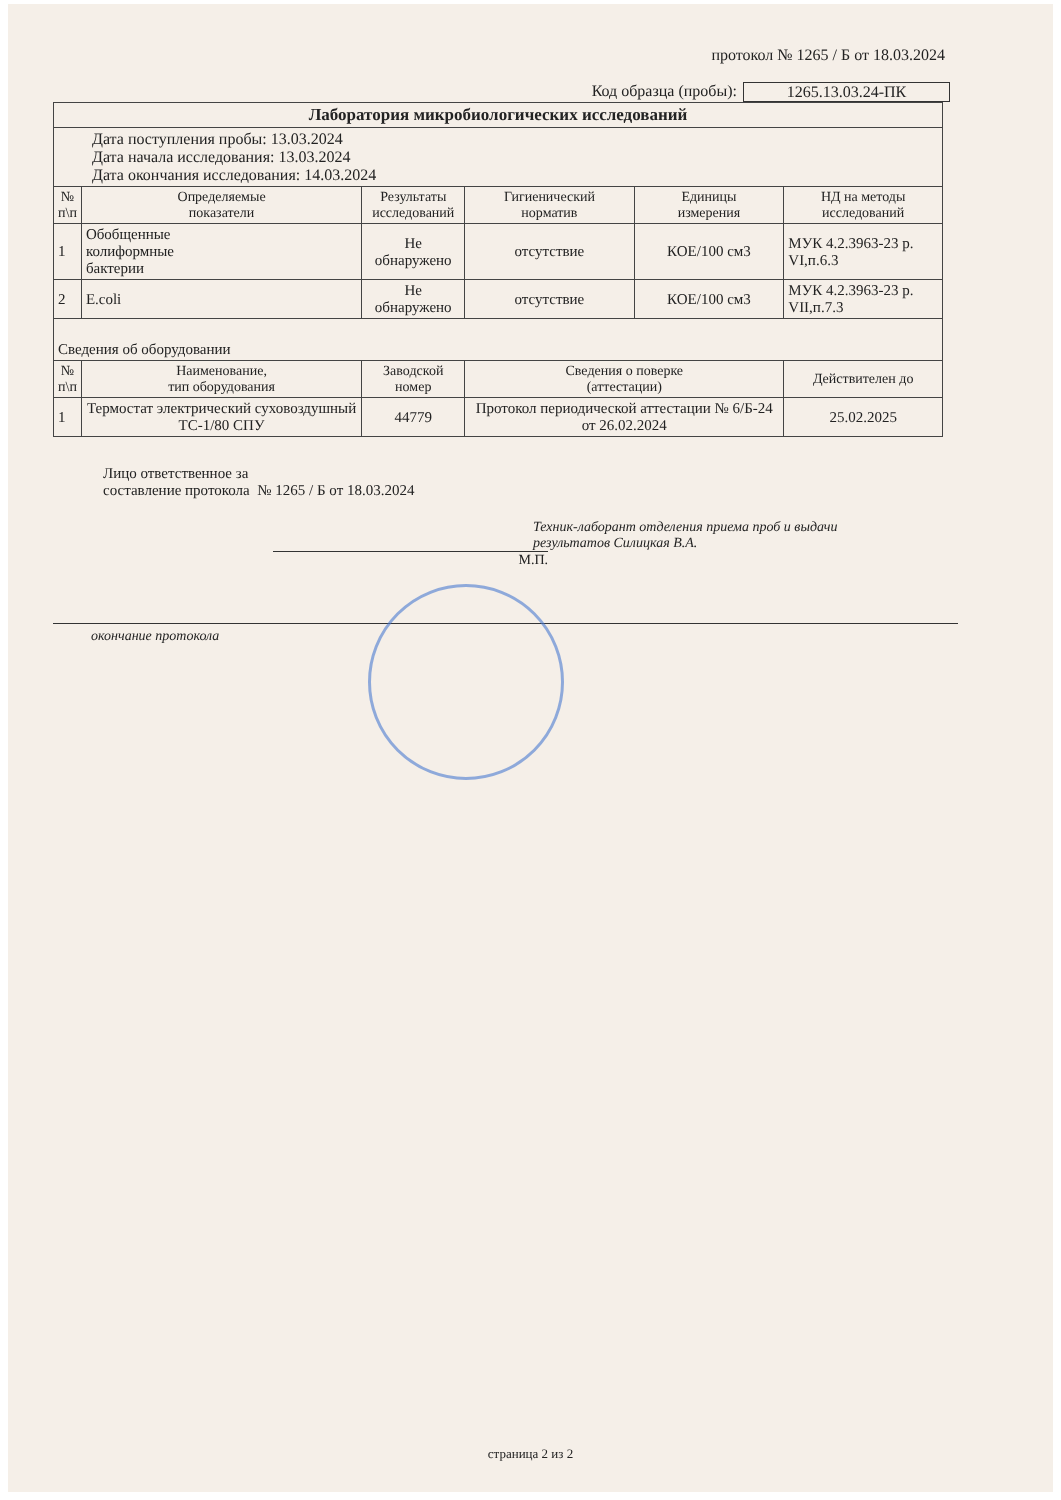протокол № 1265 / Б от 18.03.2024
Код образца (пробы): 1265.13.03.24-ПК
| Лаборатория микробиологических исследований | | | | | |
| Дата поступления пробы: 13.03.2024 Дата начала исследования: 13.03.2024 Дата окончания исследования: 14.03.2024 | | | | | |
| № п\п | Определяемые показатели | Результаты исследований | Гигиенический норматив | Единицы измерения | НД на методы исследований |
| 1 | Обобщенные колиформные бактерии | Не обнаружено | отсутствие | КОЕ/100 см3 | МУК 4.2.3963-23 р. VI,п.6.3 |
| 2 | E.coli | Не обнаружено | отсутствие | КОЕ/100 см3 | МУК 4.2.3963-23 р. VII,п.7.3 |
| Сведения об оборудовании | | | | | |
| № п\п | Наименование, тип оборудования | Заводской номер | Сведения о поверке (аттестации) | | Действителен до |
| 1 | Термостат электрический суховоздушный ТС-1/80 СПУ | 44779 | Протокол периодической аттестации № 6/Б-24 от 26.02.2024 | | 25.02.2025 |
Лицо ответственное за
составление протокола № 1265 / Б от 18.03.2024
Техник-лаборант отделения приема проб и выдачи
результатов Силицкая В.А.
М.П.
окончание протокола
страница 2 из 2